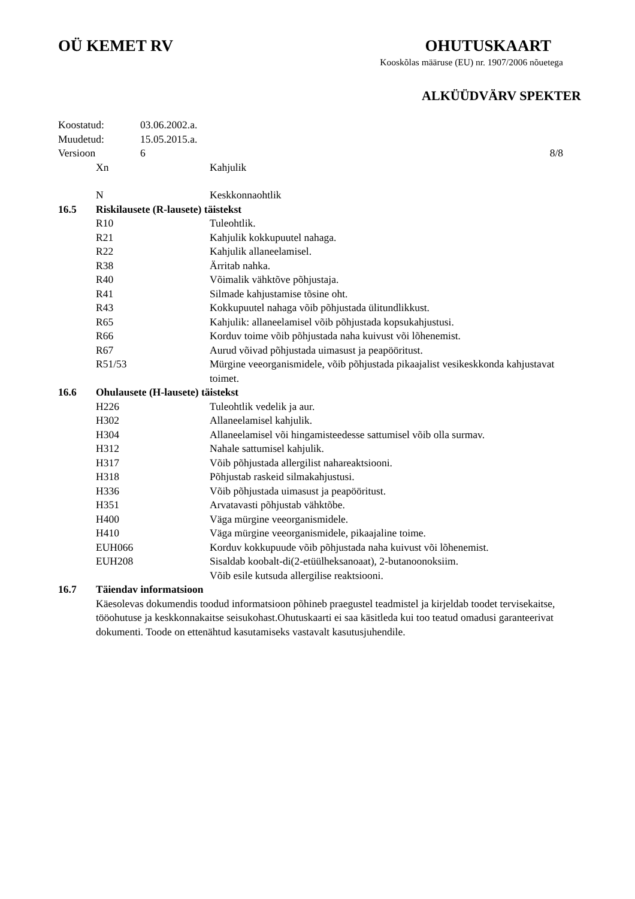OÜ KEMET RV OHUTUSKAART
Kooskõlas määruse (EU) nr. 1907/2006 nõuetega
ALKÜÜDVÄRV SPEKTER
Koostatud: 03.06.2002.a.
Muudetud: 15.05.2015.a.
Versioon 6 8/8
Xn Kahjulik
N Keskkonnaohtlik
16.5 Riskilausete (R-lausete) täistekst
R10 Tuleohtlik.
R21 Kahjulik kokkupuutel nahaga.
R22 Kahjulik allaneelamisel.
R38 Ärritab nahka.
R40 Võimalik vähktõve põhjustaja.
R41 Silmade kahjustamise tõsine oht.
R43 Kokkupuutel nahaga võib põhjustada ülitundlikkust.
R65 Kahjulik: allaneelamisel võib põhjustada kopsukahjustusi.
R66 Korduv toime võib põhjustada naha kuivust või lõhenemist.
R67 Aurud võivad põhjustada uimasust ja peapööritust.
R51/53 Mürgine veeorganismidele, võib põhjustada pikaajalist vesikeskkonda kahjustavat toimet.
16.6 Ohulausete (H-lausete) täistekst
H226 Tuleohtlik vedelik ja aur.
H302 Allaneelamisel kahjulik.
H304 Allaneelamisel või hingamisteedesse sattumisel võib olla surmav.
H312 Nahale sattumisel kahjulik.
H317 Võib põhjustada allergilist nahareaktsiooni.
H318 Põhjustab raskeid silmakahjustusi.
H336 Võib põhjustada uimasust ja peapööritust.
H351 Arvatavasti põhjustab vähktõbe.
H400 Väga mürgine veeorganismidele.
H410 Väga mürgine veeorganismidele, pikaajaline toime.
EUH066 Korduv kokkupuude võib põhjustada naha kuivust või lõhenemist.
EUH208 Sisaldab koobalt-di(2-etüülheksanoaat), 2-butanoonoksiim.
Võib esile kutsuda allergilise reaktsiooni.
16.7 Täiendav informatsioon
Käesolevas dokumendis toodud informatsioon põhineb praegustel teadmistel ja kirjeldab toodet tervisekaitse, tööohutuse ja keskkonnakaitse seisukohast.Ohutuskaarti ei saa käsitleda kui too teatud omadusi garanteerivat dokumenti. Toode on ettenähtud kasutamiseks vastavalt kasutusjuhendile.